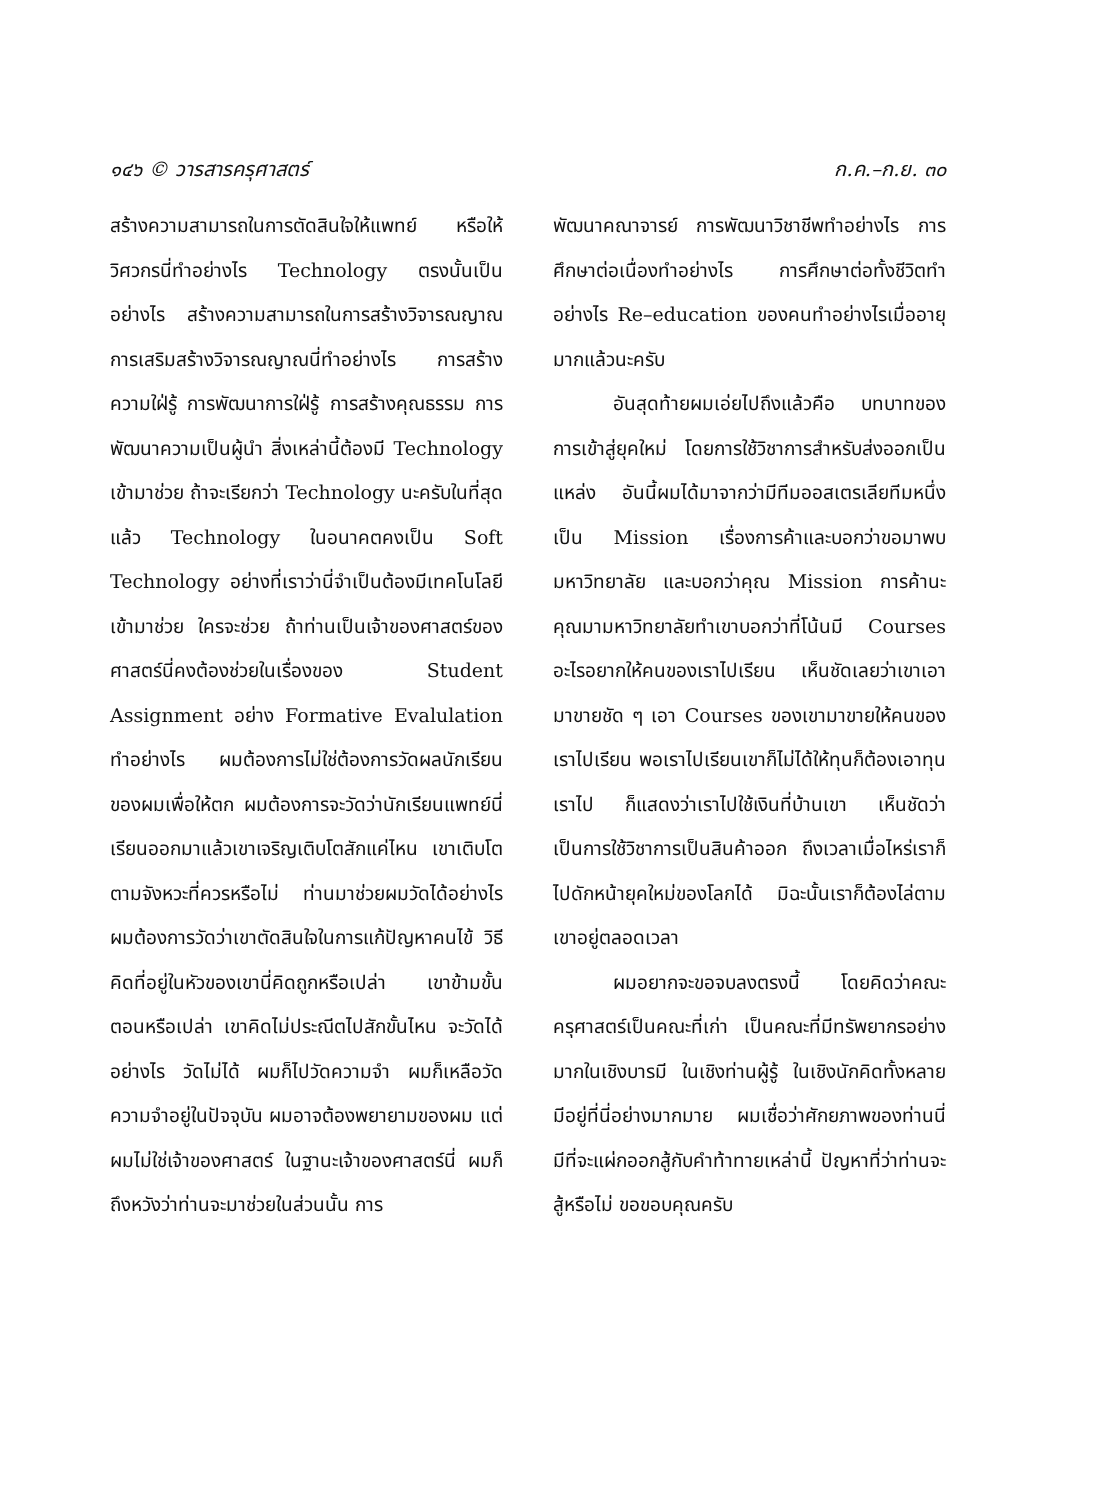๑๔๖ © วารสารครุศาสตร์ ก.ค.–ก.ย. ๓๐
สร้างความสามารถในการตัดสินใจให้แพทย์ หรือให้วิศวกรนี่ทำอย่างไร Technology ตรงนั้นเป็นอย่างไร สร้างความสามารถในการสร้างวิจารณญาณ การเสริมสร้างวิจารณญาณนี่ทำอย่างไร การสร้างความใฝ่รู้ การพัฒนาการใฝ่รู้ การสร้างคุณธรรม การพัฒนาความเป็นผู้นำ สิ่งเหล่านี้ต้องมี Technology เข้ามาช่วย ถ้าจะเรียกว่า Technology นะครับในที่สุดแล้ว Technology ในอนาคตคงเป็น Soft Technology อย่างที่เราว่านี่จำเป็นต้องมีเทคโนโลยีเข้ามาช่วย ใครจะช่วย ถ้าท่านเป็นเจ้าของศาสตร์ของศาสตร์นี่คงต้องช่วยในเรื่องของ Student Assignment อย่าง Formative Evalulation ทำอย่างไร ผมต้องการไม่ใช่ต้องการวัดผลนักเรียนของผมเพื่อให้ตก ผมต้องการจะวัดว่านักเรียนแพทย์นี่เรียนออกมาแล้วเขาเจริญเติบโตสักแค่ไหน เขาเติบโตตามจังหวะที่ควรหรือไม่ ท่านมาช่วยผมวัดได้อย่างไร ผมต้องการวัดว่าเขาตัดสินใจในการแก้ปัญหาคนไข้ วิธีคิดที่อยู่ในหัวของเขานี่คิดถูกหรือเปล่า เขาข้ามขั้นตอนหรือเปล่า เขาคิดไม่ประณีตไปสักขั้นไหน จะวัดได้อย่างไร วัดไม่ได้ ผมก็ไปวัดความจำ ผมก็เหลือวัดความจำอยู่ในปัจจุบัน ผมอาจต้องพยายามของผม แต่ผมไม่ใช่เจ้าของศาสตร์ ในฐานะเจ้าของศาสตร์นี่ ผมก็ถึงหวังว่าท่านจะมาช่วยในส่วนนั้น การ
พัฒนาคณาจารย์ การพัฒนาวิชาชีพทำอย่างไร การศึกษาต่อเนื่องทำอย่างไร การศึกษาต่อทั้งชีวิตทำอย่างไร Re–education ของคนทำอย่างไรเมื่ออายุมากแล้วนะครับ
อันสุดท้ายผมเอ่ยไปถึงแล้วคือ บทบาทของการเข้าสู่ยุคใหม่ โดยการใช้วิชาการสำหรับส่งออกเป็นแหล่ง อันนี้ผมได้มาจากว่ามีทีมออสเตรเลียทีมหนึ่งเป็น Mission เรื่องการค้าและบอกว่าขอมาพบมหาวิทยาลัย และบอกว่าคุณ Mission การค้านะ คุณมามหาวิทยาลัยทำเขาบอกว่าที่โน้นมี Courses อะไรอยากให้คนของเราไปเรียน เห็นชัดเลยว่าเขาเอามาขายชัด ๆ เอา Courses ของเขามาขายให้คนของเราไปเรียน พอเราไปเรียนเขาก็ไม่ได้ให้ทุนก็ต้องเอาทุนเราไป ก็แสดงว่าเราไปใช้เงินที่บ้านเขา เห็นชัดว่าเป็นการใช้วิชาการเป็นสินค้าออก ถึงเวลาเมื่อไหร่เราก็ไปดักหน้ายุคใหม่ของโลกได้ มิฉะนั้นเราก็ต้องไล่ตามเขาอยู่ตลอดเวลา
ผมอยากจะขอจบลงตรงนี้ โดยคิดว่าคณะครุศาสตร์เป็นคณะที่เก่า เป็นคณะที่มีทรัพยากรอย่างมากในเชิงบารมี ในเชิงท่านผู้รู้ ในเชิงนักคิดทั้งหลาย มีอยู่ที่นี่อย่างมากมาย ผมเชื่อว่าศักยภาพของท่านนี่ มีที่จะแผ่กออกสู้กับคำท้าทายเหล่านี้ ปัญหาที่ว่าท่านจะสู้หรือไม่ ขอขอบคุณครับ